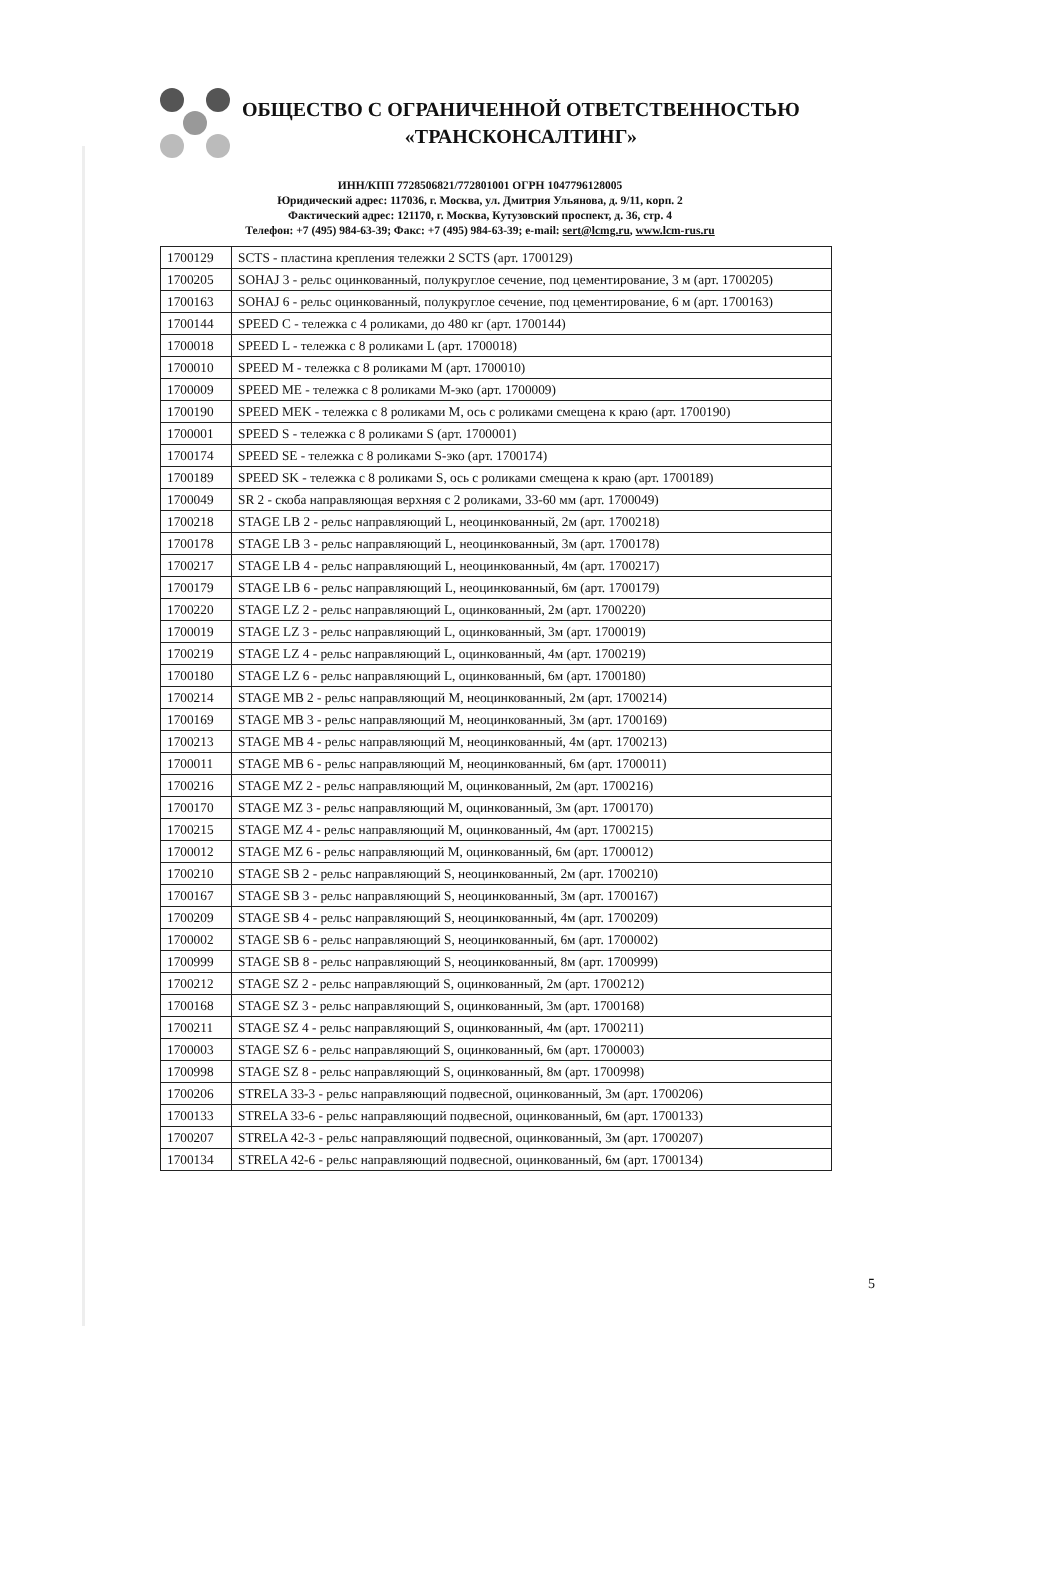ОБЩЕСТВО С ОГРАНИЧЕННОЙ ОТВЕТСТВЕННОСТЬЮ
«ТРАНСКОНСАЛТИНГ»
ИНН/КПП 7728506821/772801001 ОГРН 1047796128005
Юридический адрес: 117036, г. Москва, ул. Дмитрия Ульянова, д. 9/11, корп. 2
Фактический адрес: 121170, г. Москва, Кутузовский проспект, д. 36, стр. 4
Телефон: +7 (495) 984-63-39; Факс: +7 (495) 984-63-39; e-mail: sert@lcmg.ru, www.lcm-rus.ru
| 1700129 | SCTS - пластина крепления тележки 2 SCTS (арт. 1700129) |
| 1700205 | SOHAJ 3 - рельс оцинкованный, полукруглое сечение, под цементирование, 3 м (арт. 1700205) |
| 1700163 | SOHAJ 6 - рельс оцинкованный, полукруглое сечение, под цементирование, 6 м (арт. 1700163) |
| 1700144 | SPEED C - тележка с 4 роликами, до 480 кг (арт. 1700144) |
| 1700018 | SPEED L - тележка с 8 роликами L (арт. 1700018) |
| 1700010 | SPEED M - тележка с 8 роликами M (арт. 1700010) |
| 1700009 | SPEED ME - тележка с 8 роликами M-эко (арт. 1700009) |
| 1700190 | SPEED MEK - тележка с 8 роликами M, ось с роликами смещена к краю (арт. 1700190) |
| 1700001 | SPEED S - тележка с 8 роликами S (арт. 1700001) |
| 1700174 | SPEED SE - тележка с 8 роликами S-эко (арт. 1700174) |
| 1700189 | SPEED SK - тележка с 8 роликами S, ось с роликами смещена к краю (арт. 1700189) |
| 1700049 | SR 2 - скоба направляющая верхняя с 2 роликами, 33-60 мм (арт. 1700049) |
| 1700218 | STAGE LB 2 - рельс направляющий L, неоцинкованный, 2м (арт. 1700218) |
| 1700178 | STAGE LB 3 - рельс направляющий L, неоцинкованный, 3м (арт. 1700178) |
| 1700217 | STAGE LB 4 - рельс направляющий L, неоцинкованный, 4м (арт. 1700217) |
| 1700179 | STAGE LB 6 - рельс направляющий L, неоцинкованный, 6м (арт. 1700179) |
| 1700220 | STAGE LZ 2 - рельс направляющий L, оцинкованный, 2м (арт. 1700220) |
| 1700019 | STAGE LZ 3 - рельс направляющий L, оцинкованный, 3м (арт. 1700019) |
| 1700219 | STAGE LZ 4 - рельс направляющий L, оцинкованный, 4м (арт. 1700219) |
| 1700180 | STAGE LZ 6 - рельс направляющий L, оцинкованный, 6м (арт. 1700180) |
| 1700214 | STAGE MB 2 - рельс направляющий M, неоцинкованный, 2м (арт. 1700214) |
| 1700169 | STAGE MB 3 - рельс направляющий M, неоцинкованный, 3м (арт. 1700169) |
| 1700213 | STAGE MB 4 - рельс направляющий M, неоцинкованный, 4м (арт. 1700213) |
| 1700011 | STAGE MB 6 - рельс направляющий M, неоцинкованный, 6м (арт. 1700011) |
| 1700216 | STAGE MZ 2 - рельс направляющий M, оцинкованный, 2м (арт. 1700216) |
| 1700170 | STAGE MZ 3 - рельс направляющий M, оцинкованный, 3м (арт. 1700170) |
| 1700215 | STAGE MZ 4 - рельс направляющий M, оцинкованный, 4м (арт. 1700215) |
| 1700012 | STAGE MZ 6 - рельс направляющий M, оцинкованный, 6м (арт. 1700012) |
| 1700210 | STAGE SB 2 - рельс направляющий S, неоцинкованный, 2м (арт. 1700210) |
| 1700167 | STAGE SB 3 - рельс направляющий S, неоцинкованный, 3м (арт. 1700167) |
| 1700209 | STAGE SB 4 - рельс направляющий S, неоцинкованный, 4м (арт. 1700209) |
| 1700002 | STAGE SB 6 - рельс направляющий S, неоцинкованный, 6м (арт. 1700002) |
| 1700999 | STAGE SB 8 - рельс направляющий S, неоцинкованный, 8м (арт. 1700999) |
| 1700212 | STAGE SZ 2 - рельс направляющий S, оцинкованный, 2м (арт. 1700212) |
| 1700168 | STAGE SZ 3 - рельс направляющий S, оцинкованный, 3м (арт. 1700168) |
| 1700211 | STAGE SZ 4 - рельс направляющий S, оцинкованный, 4м (арт. 1700211) |
| 1700003 | STAGE SZ 6 - рельс направляющий S, оцинкованный, 6м (арт. 1700003) |
| 1700998 | STAGE SZ 8 - рельс направляющий S, оцинкованный, 8м (арт. 1700998) |
| 1700206 | STRELA 33-3 - рельс направляющий подвесной, оцинкованный, 3м (арт. 1700206) |
| 1700133 | STRELA 33-6 - рельс направляющий подвесной, оцинкованный, 6м (арт. 1700133) |
| 1700207 | STRELA 42-3 - рельс направляющий подвесной, оцинкованный, 3м (арт. 1700207) |
| 1700134 | STRELA 42-6 - рельс направляющий подвесной, оцинкованный, 6м (арт. 1700134) |
5